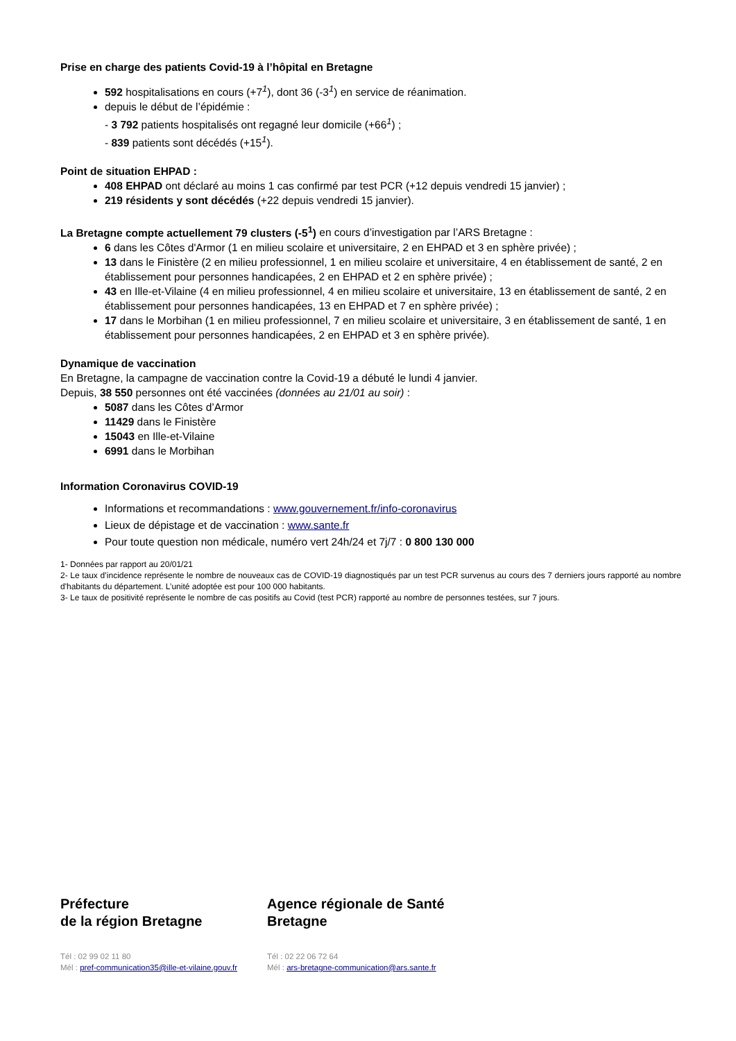Prise en charge des patients Covid-19 à l’hôpital en Bretagne
592 hospitalisations en cours (+7<sup>1</sup>), dont 36 (-3<sup>1</sup>) en service de réanimation.
depuis le début de l’épidémie :
- 3 792 patients hospitalisés ont regagné leur domicile (+66<sup>1</sup>) ;
- 839 patients sont décédés (+15<sup>1</sup>).
Point de situation EHPAD :
408 EHPAD ont déclaré au moins 1 cas confirmé par test PCR (+12 depuis vendredi 15 janvier) ;
219 résidents y sont décédés (+22 depuis vendredi 15 janvier).
La Bretagne compte actuellement 79 clusters (-5<sup>1</sup>) en cours d’investigation par l’ARS Bretagne :
6 dans les Côtes d'Armor (1 en milieu scolaire et universitaire, 2 en EHPAD et 3 en sphère privée) ;
13 dans le Finistère (2 en milieu professionnel, 1 en milieu scolaire et universitaire, 4 en établissement de santé, 2 en établissement pour personnes handicapées, 2 en EHPAD et 2 en sphère privée) ;
43 en Ille-et-Vilaine (4 en milieu professionnel, 4 en milieu scolaire et universitaire, 13 en établissement de santé, 2 en établissement pour personnes handicapées, 13 en EHPAD et 7 en sphère privée) ;
17 dans le Morbihan (1 en milieu professionnel, 7 en milieu scolaire et universitaire, 3 en établissement de santé, 1 en établissement pour personnes handicapées, 2 en EHPAD et 3 en sphère privée).
Dynamique de vaccination
En Bretagne, la campagne de vaccination contre la Covid-19 a débuté le lundi 4 janvier.
Depuis, 38 550 personnes ont été vaccinées (données au 21/01 au soir) :
5087 dans les Côtes d’Armor
11429 dans le Finistère
15043 en Ille-et-Vilaine
6991 dans le Morbihan
Information Coronavirus COVID-19
Informations et recommandations : www.gouvernement.fr/info-coronavirus
Lieux de dépistage et de vaccination : www.sante.fr
Pour toute question non médicale, numéro vert 24h/24 et 7j/7 : 0 800 130 000
1- Données par rapport au 20/01/21
2- Le taux d’incidence représente le nombre de nouveaux cas de COVID-19 diagnostiqués par un test PCR survenus au cours des 7 derniers jours rapporté au nombre d'habitants du département. L’unité adoptée est pour 100 000 habitants.
3- Le taux de positivité représente le nombre de cas positifs au Covid (test PCR) rapporté au nombre de personnes testées, sur 7 jours.
Préfecture
de la région Bretagne
Tél : 02 99 02 11 80
Mél : pref-communication35@ille-et-vilaine.gouv.fr
Agence régionale de Santé
Bretagne
Tél : 02 22 06 72 64
Mél : ars-bretagne-communication@ars.sante.fr